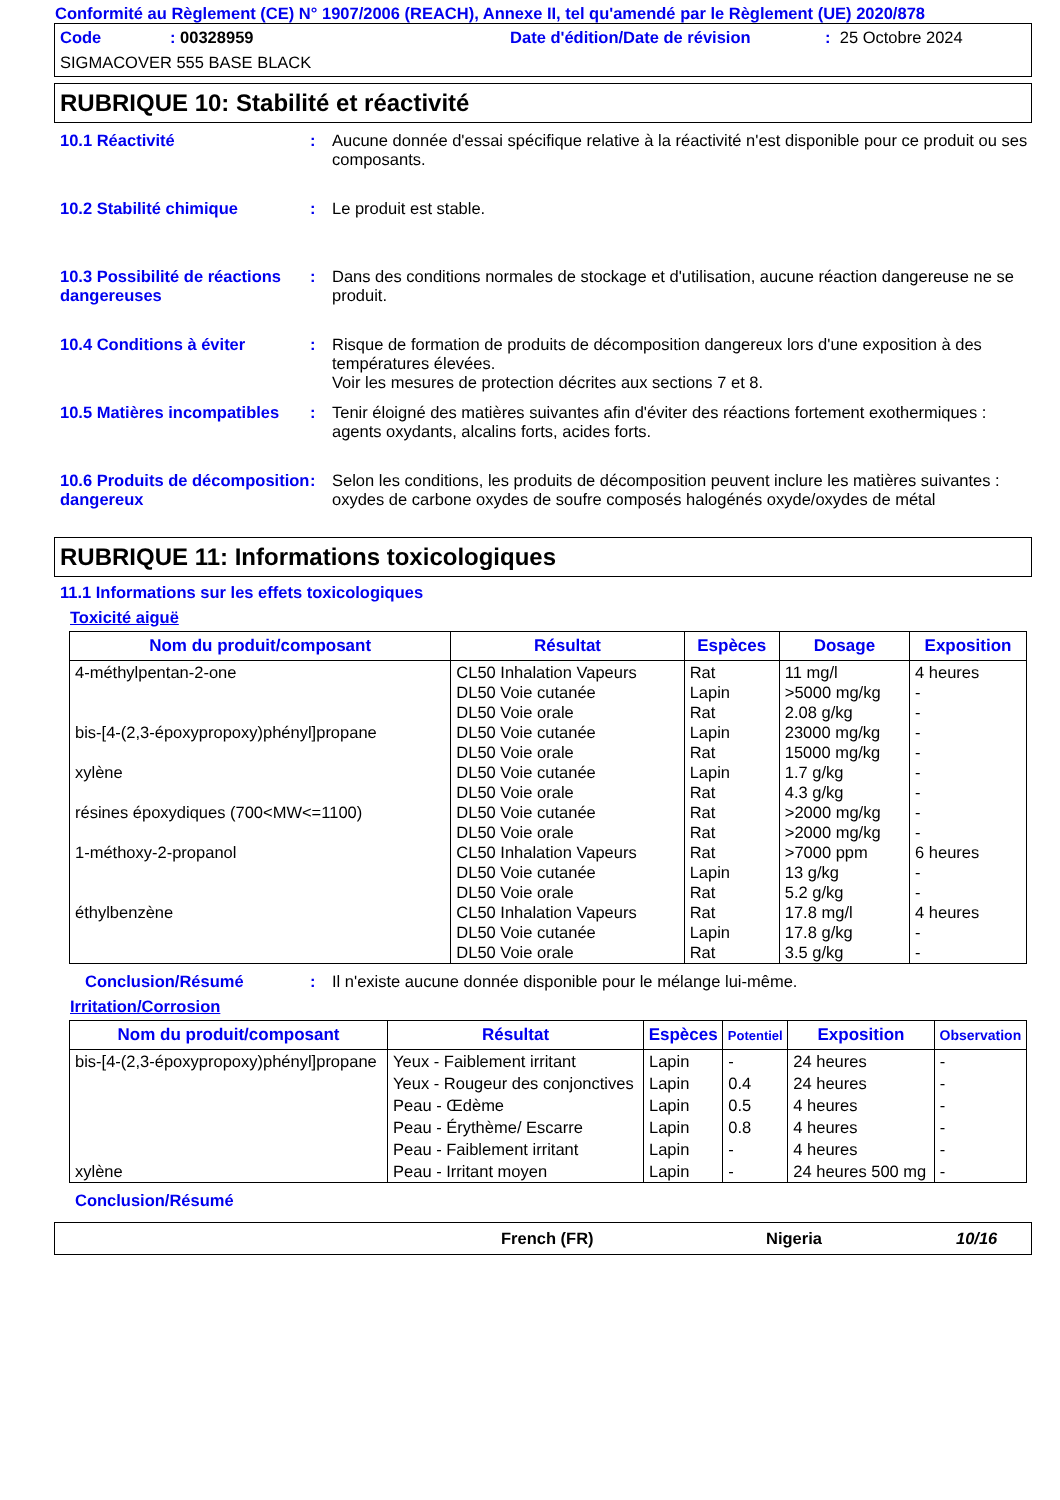Conformité au Règlement (CE) N° 1907/2006 (REACH), Annexe II, tel qu'amendé par le Règlement (UE) 2020/878
Code: 00328959 Date d'édition/Date de révision: 25 Octobre 2024
SIGMACOVER 555 BASE BLACK
RUBRIQUE 10: Stabilité et réactivité
10.1 Réactivité : Aucune donnée d'essai spécifique relative à la réactivité n'est disponible pour ce produit ou ses composants.
10.2 Stabilité chimique : Le produit est stable.
10.3 Possibilité de réactions dangereuses
: Dans des conditions normales de stockage et d'utilisation, aucune réaction dangereuse ne se produit.
10.4 Conditions à éviter : Risque de formation de produits de décomposition dangereux lors d'une exposition à des températures élevées.
Voir les mesures de protection décrites aux sections 7 et 8.
10.5 Matières incompatibles
: Tenir éloigné des matières suivantes afin d'éviter des réactions fortement exothermiques : agents oxydants, alcalins forts, acides forts.
10.6 Produits de décomposition dangereux
: Selon les conditions, les produits de décomposition peuvent inclure les matières suivantes : oxydes de carbone oxydes de soufre composés halogénés oxyde/oxydes de métal
RUBRIQUE 11: Informations toxicologiques
11.1 Informations sur les effets toxicologiques
Toxicité aiguë
| Nom du produit/composant | Résultat | Espèces | Dosage | Exposition |
| --- | --- | --- | --- | --- |
| 4-méthylpentan-2-one bis-[4-(2,3-époxypropoxy)phényl]propane xylène résines époxydiques (700<MW<=1100) 1-méthoxy-2-propanol éthylbenzène | CL50 Inhalation Vapeurs DL50 Voie cutanée DL50 Voie orale DL50 Voie cutanée DL50 Voie orale DL50 Voie cutanée DL50 Voie orale DL50 Voie cutanée DL50 Voie orale CL50 Inhalation Vapeurs DL50 Voie cutanée DL50 Voie orale CL50 Inhalation Vapeurs DL50 Voie cutanée DL50 Voie orale | Rat Lapin Rat Lapin Rat Lapin Rat Rat Rat Rat Lapin Rat Rat Lapin Rat | 11 mg/l >5000 mg/kg 2.08 g/kg 23000 mg/kg 15000 mg/kg 1.7 g/kg 4.3 g/kg >2000 mg/kg >2000 mg/kg >7000 ppm 13 g/kg 5.2 g/kg 17.8 mg/l 17.8 g/kg 3.5 g/kg | 4 heures - - - - - - - - 6 heures - - 4 heures - - |
Conclusion/Résumé : Il n'existe aucune donnée disponible pour le mélange lui-même.
Irritation/Corrosion
| Nom du produit/composant | Résultat | Espèces | Potentiel | Exposition | Observation |
| --- | --- | --- | --- | --- | --- |
| bis-[4-(2,3-époxypropoxy)phényl]propane | Yeux - Faiblement irritant | Lapin | - | 24 heures | - |
| | Yeux - Rougeur des conjonctives | Lapin | 0.4 | 24 heures | - |
| | Peau - Œdème | Lapin | 0.5 | 4 heures | - |
| | Peau - Érythème/ Escarre | Lapin | 0.8 | 4 heures | - |
| | Peau - Faiblement irritant | Lapin | - | 4 heures | - |
| xylène | Peau - Irritant moyen | Lapin | - | 24 heures 500 mg | - |
Conclusion/Résumé
French (FR) Nigeria 10/16